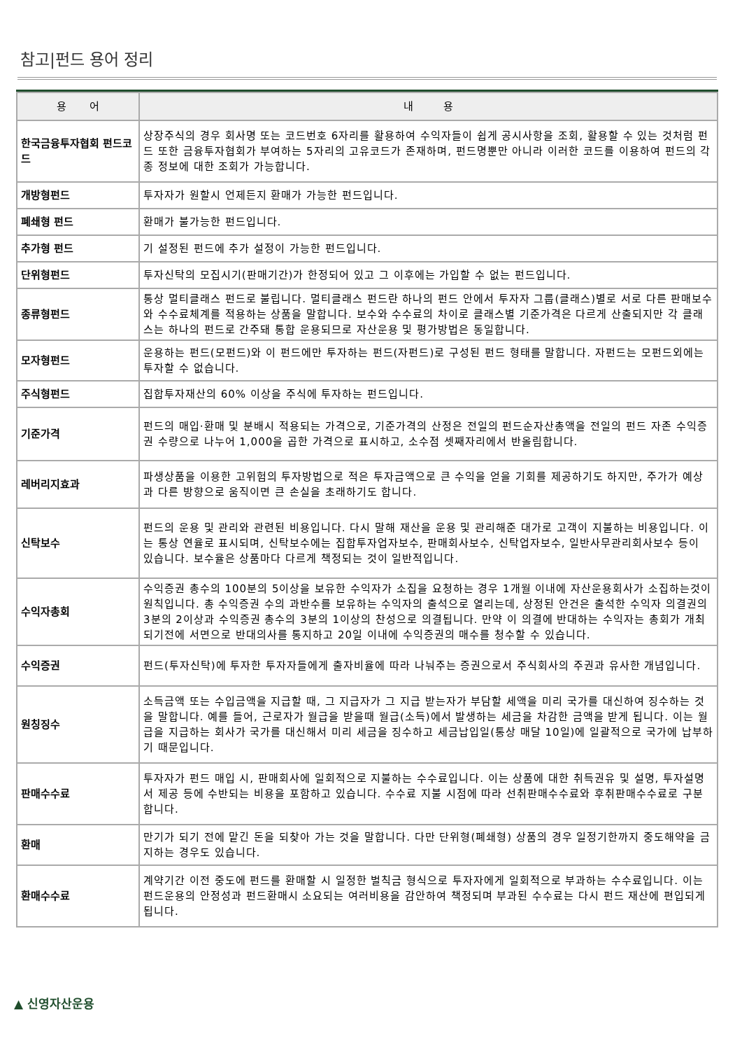참고|펀드 용어 정리
| 용 어 | 내 용 |
| --- | --- |
| 한국금융투자협회 펀드코드 | 상장주식의 경우 회사명 또는 코드번호 6자리를 활용하여 수익자들이 쉽게 공시사항을 조회, 활용할 수 있는 것처럼 펀드 또한 금융투자협회가 부여하는 5자리의 고유코드가 존재하며, 펀드명뿐만 아니라 이러한 코드를 이용하여 펀드의 각종 정보에 대한 조회가 가능합니다. |
| 개방형펀드 | 투자자가 원할시 언제든지 환매가 가능한 펀드입니다. |
| 폐쇄형 펀드 | 환매가 불가능한 펀드입니다. |
| 추가형 펀드 | 기 설정된 펀드에 추가 설정이 가능한 펀드입니다. |
| 단위형펀드 | 투자신탁의 모집시기(판매기간)가 한정되어 있고 그 이후에는 가입할 수 없는 펀드입니다. |
| 종류형펀드 | 통상 멀티클래스 펀드로 불립니다. 멀티클래스 펀드란 하나의 펀드 안에서 투자자 그룹(클래스)별로 서로 다른 판매보수와 수수료체계를 적용하는 상품을 말합니다. 보수와 수수료의 차이로 클래스별 기준가격은 다르게 산출되지만 각 클래스는 하나의 펀드로 간주돼 통합 운용되므로 자산운용 및 평가방법은 동일합니다. |
| 모자형펀드 | 운용하는 펀드(모펀드)와 이 펀드에만 투자하는 펀드(자펀드)로 구성된 펀드 형태를 말합니다. 자펀드는 모펀드외에는 투자할 수 없습니다. |
| 주식형펀드 | 집합투자재산의 60% 이상을 주식에 투자하는 펀드입니다. |
| 기준가격 | 펀드의 매입·환매 및 분배시 적용되는 가격으로, 기준가격의 산정은 전일의 펀드순자산총액을 전일의 펀드 자존 수익증권 수량으로 나누어 1,000을 곱한 가격으로 표시하고, 소수점 셋째자리에서 반올림합니다. |
| 레버리지효과 | 파생상품을 이용한 고위험의 투자방법으로 적은 투자금액으로 큰 수익을 얻을 기회를 제공하기도 하지만, 주가가 예상과 다른 방향으로 움직이면 큰 손실을 초래하기도 합니다. |
| 신탁보수 | 펀드의 운용 및 관리와 관련된 비용입니다. 다시 말해 재산을 운용 및 관리해준 대가로 고객이 지불하는 비용입니다. 이는 통상 연율로 표시되며, 신탁보수에는 집합투자업자보수, 판매회사보수, 신탁업자보수, 일반사무관리회사보수 등이 있습니다. 보수율은 상품마다 다르게 책정되는 것이 일반적입니다. |
| 수익자총회 | 수익증권 총수의 100분의 5이상을 보유한 수익자가 소집을 요청하는 경우 1개월 이내에 자산운용회사가 소집하는것이 원칙입니다. 총 수익증권 수의 과반수를 보유하는 수익자의 출석으로 열리는데, 상정된 안건은 출석한 수익자 의결권의 3분의 2이상과 수익증권 총수의 3분의 1이상의 찬성으로 의결됩니다. 만약 이 의결에 반대하는 수익자는 총회가 개최되기전에 서면으로 반대의사를 통지하고 20일 이내에 수익증권의 매수를 청수할 수 있습니다. |
| 수익증권 | 펀드(투자신탁)에 투자한 투자자들에게 출자비율에 따라 나눠주는 증권으로서 주식회사의 주권과 유사한 개념입니다. |
| 원칭징수 | 소득금액 또는 수입금액을 지급할 때, 그 지급자가 그 지급 받는자가 부담할 세액을 미리 국가를 대신하여 징수하는 것을 말합니다. 예를 들어, 근로자가 월급을 받을때 월급(소득)에서 발생하는 세금을 차감한 금액을 받게 됩니다. 이는 월급을 지급하는 회사가 국가를 대신해서 미리 세금을 징수하고 세금납입일(통상 매달 10일)에 일괄적으로 국가에 납부하기 때문입니다. |
| 판매수수료 | 투자자가 펀드 매입 시, 판매회사에 일회적으로 지불하는 수수료입니다. 이는 상품에 대한 취득권유 및 설명, 투자설명서 제공 등에 수반되는 비용을 포함하고 있습니다. 수수료 지불 시점에 따라 선취판매수수료와 후취판매수수료로 구분합니다. |
| 환매 | 만기가 되기 전에 맡긴 돈을 되찾아 가는 것을 말합니다. 다만 단위형(폐쇄형) 상품의 경우 일정기한까지 중도해약을 금지하는 경우도 있습니다. |
| 환매수수료 | 계약기간 이전 중도에 펀드를 환매할 시 일정한 벌칙금 형식으로 투자자에게 일회적으로 부과하는 수수료입니다. 이는 펀드운용의 안정성과 펀드환매시 소요되는 여러비용을 감안하여 책정되며 부과된 수수료는 다시 펀드 재산에 편입되게 됩니다. |
▲ 신영자산운용